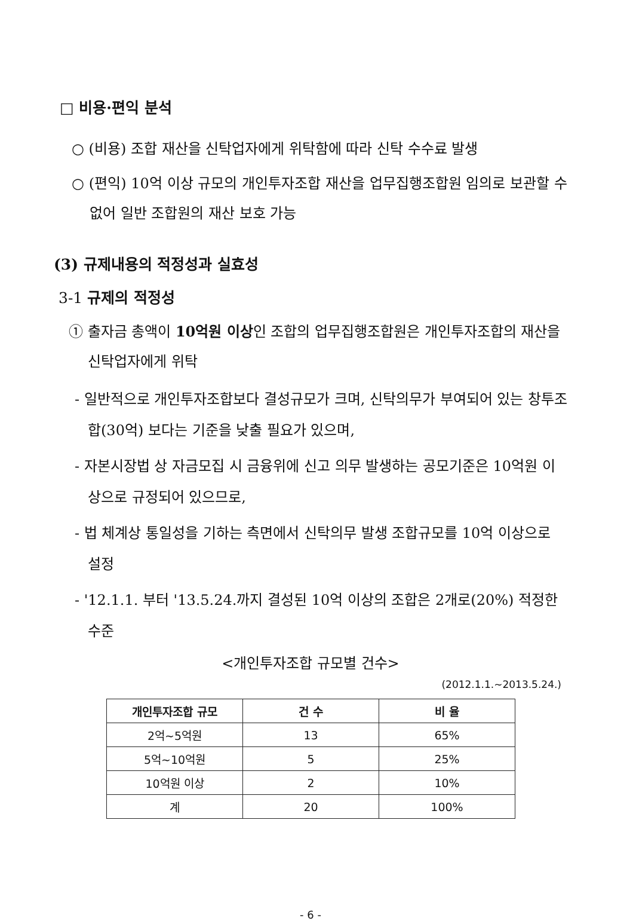□ 비용·편익 분석
○ (비용) 조합 재산을 신탁업자에게 위탁함에 따라 신탁 수수료 발생
○ (편익) 10억 이상 규모의 개인투자조합 재산을 업무집행조합원 임의로 보관할 수 없어 일반 조합원의 재산 보호 가능
(3) 규제내용의 적정성과 실효성
3-1 규제의 적정성
① 출자금 총액이 10억원 이상인 조합의 업무집행조합원은 개인투자조합의 재산을 신탁업자에게 위탁
- 일반적으로 개인투자조합보다 결성규모가 크며, 신탁의무가 부여되어 있는 창투조합(30억) 보다는 기준을 낮출 필요가 있으며,
- 자본시장법 상 자금모집 시 금융위에 신고 의무 발생하는 공모기준은 10억원 이상으로 규정되어 있으므로,
- 법 체계상 통일성을 기하는 측면에서 신탁의무 발생 조합규모를 10억 이상으로 설정
- '12.1.1. 부터 '13.5.24.까지 결성된 10억 이상의 조합은 2개로(20%) 적정한 수준
<개인투자조합 규모별 건수>
(2012.1.1.~2013.5.24.)
| 개인투자조합 규모 | 건 수 | 비 율 |
| --- | --- | --- |
| 2억~5억원 | 13 | 65% |
| 5억~10억원 | 5 | 25% |
| 10억원 이상 | 2 | 10% |
| 계 | 20 | 100% |
- 6 -